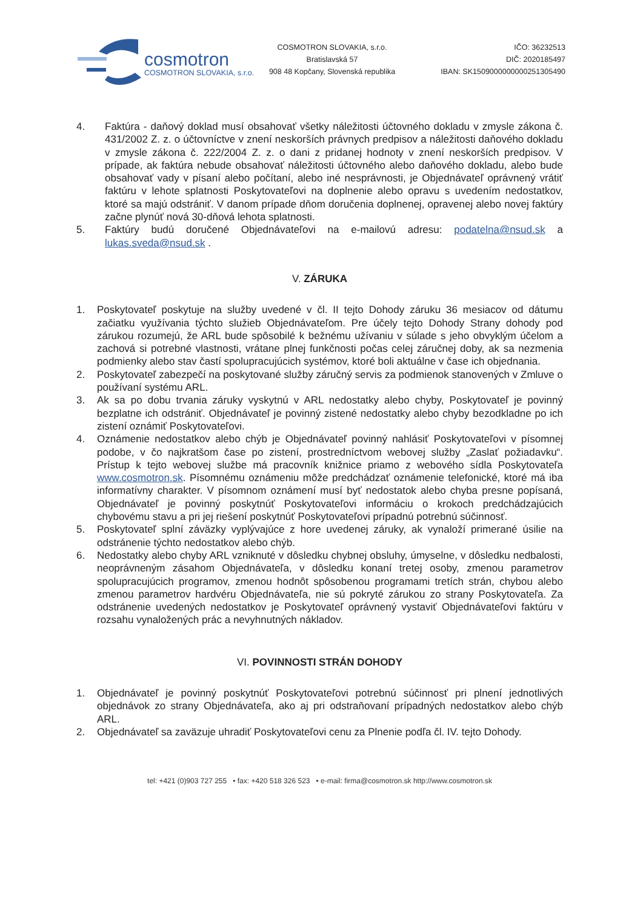cosmotron
COSMOTRON SLOVAKIA, s.r.o.
COSMOTRON SLOVAKIA, s.r.o.
Bratislavská 57
908 48 Kopčany, Slovenská republika
IČO: 36232513
DIČ: 2020185497
IBAN: SK1509000000000251305490
4. Faktúra - daňový doklad musí obsahovať všetky náležitosti účtovného dokladu v zmysle zákona č. 431/2002 Z. z. o účtovníctve v znení neskorších právnych predpisov a náležitosti daňového dokladu v zmysle zákona č. 222/2004 Z. z. o dani z pridanej hodnoty v znení neskorších predpisov. V prípade, ak faktúra nebude obsahovať náležitosti účtovného alebo daňového dokladu, alebo bude obsahovať vady v písaní alebo počítaní, alebo iné nesprávnosti, je Objednávateľ oprávnený vrátiť faktúru v lehote splatnosti Poskytovateľovi na doplnenie alebo opravu s uvedením nedostatkov, ktoré sa majú odstrániť. V danom prípade dňom doručenia doplnenej, opravenej alebo novej faktúry začne plynúť nová 30-dňová lehota splatnosti.
5. Faktúry budú doručené Objednávateľovi na e-mailovú adresu: podatelna@nsud.sk a lukas.sveda@nsud.sk .
V. ZÁRUKA
1. Poskytovateľ poskytuje na služby uvedené v čl. II tejto Dohody záruku 36 mesiacov od dátumu začiatku využívania týchto služieb Objednávateľom. Pre účely tejto Dohody Strany dohody pod zárukou rozumejú, že ARL bude spôsobilé k bežnému užívaniu v súlade s jeho obvyklým účelom a zachová si potrebné vlastnosti, vrátane plnej funkčnosti počas celej záručnej doby, ak sa nezmenia podmienky alebo stav častí spolupracujúcich systémov, ktoré boli aktuálne v čase ich objednania.
2. Poskytovateľ zabezpečí na poskytované služby záručný servis za podmienok stanovených v Zmluve o používaní systému ARL.
3. Ak sa po dobu trvania záruky vyskytnú v ARL nedostatky alebo chyby, Poskytovateľ je povinný bezplatne ich odstrániť. Objednávateľ je povinný zistené nedostatky alebo chyby bezodkladne po ich zistení oznámiť Poskytovateľovi.
4. Oznámenie nedostatkov alebo chýb je Objednávateľ povinný nahlásiť Poskytovateľovi v písomnej podobe, v čo najkratšom čase po zistení, prostredníctvom webovej služby „Zaslať požiadavku“. Prístup k tejto webovej službe má pracovník knižnice priamo z webového sídla Poskytovateľa www.cosmotron.sk. Písomnému oznámeniu môže predchádzať oznámenie telefonické, ktoré má iba informatívny charakter. V písomnom oznámení musí byť nedostatok alebo chyba presne popísaná, Objednávateľ je povinný poskytnúť Poskytovateľovi informáciu o krokoch predchádzajúcich chybovému stavu a pri jej riešení poskytnúť Poskytovateľovi prípadnú potrebnú súčinnosť.
5. Poskytovateľ splní záväzky vyplývajúce z hore uvedenej záruky, ak vynaloží primerané úsilie na odstránenie týchto nedostatkov alebo chýb.
6. Nedostatky alebo chyby ARL vzniknuté v dôsledku chybnej obsluhy, úmyselne, v dôsledku nedbalosti, neoprávneným zásahom Objednávateľa, v dôsledku konaní tretej osoby, zmenou parametrov spolupracujúcich programov, zmenou hodnôt spôsobenou programami tretích strán, chybou alebo zmenou parametrov hardvéru Objednávateľa, nie sú pokryté zárukou zo strany Poskytovateľa. Za odstránenie uvedených nedostatkov je Poskytovateľ oprávnený vystaviť Objednávateľovi faktúru v rozsahu vynaložených prác a nevyhnutných nákladov.
VI. POVINNOSTI STRÁN DOHODY
1. Objednávateľ je povinný poskytnúť Poskytovateľovi potrebnú súčinnosť pri plnení jednotlivých objednávok zo strany Objednávateľa, ako aj pri odstraňovaní prípadných nedostatkov alebo chýb ARL.
2. Objednávateľ sa zaväzuje uhradiť Poskytovateľovi cenu za Plnenie podľa čl. IV. tejto Dohody.
tel: +421 (0)903 727 255 • fax: +420 518 326 523 • e-mail: firma@cosmotron.sk http://www.cosmotron.sk